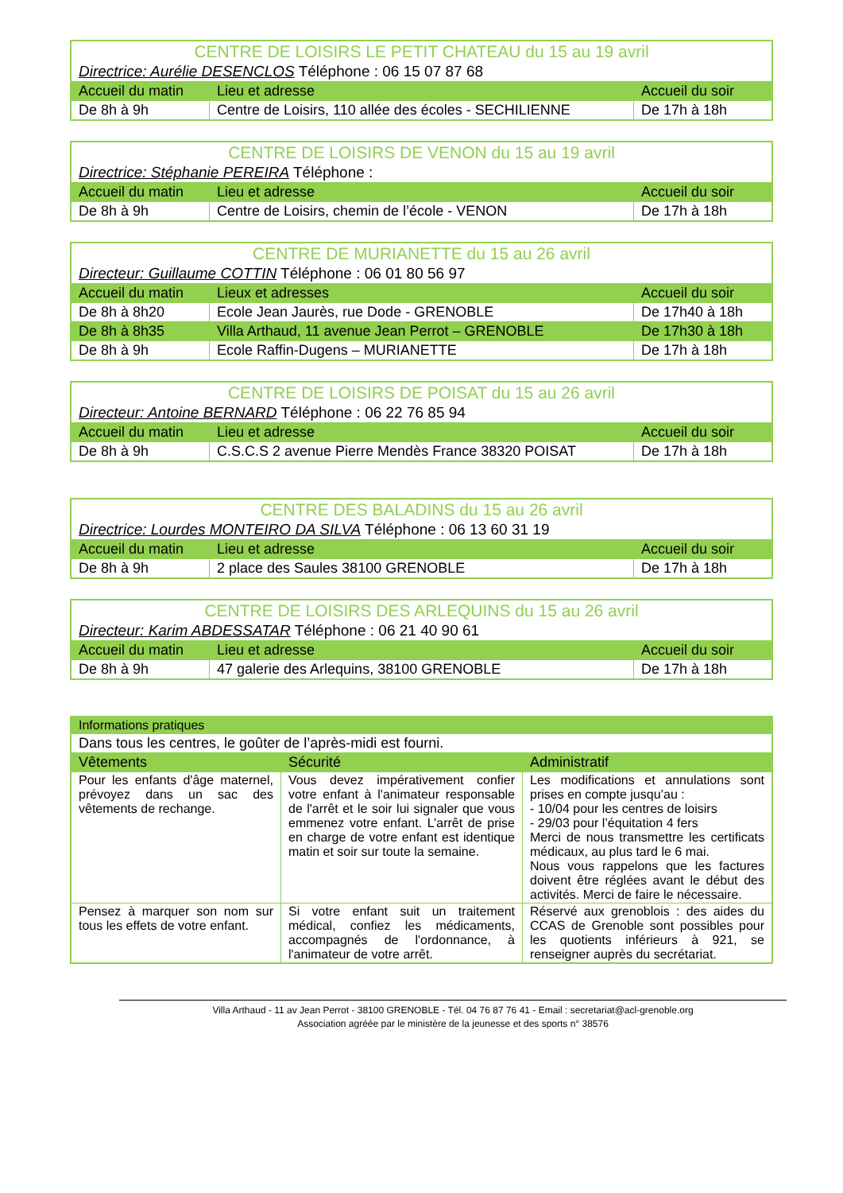| CENTRE DE LOISIRS LE PETIT CHATEAU du 15 au 19 avril | | |
| Directrice: Aurélie DESENCLOS Téléphone : 06 15 07 87 68 | | |
| Accueil du matin | Lieu et adresse | Accueil du soir |
| De 8h à 9h | Centre de Loisirs, 110 allée des écoles - SECHILIENNE | De 17h à 18h |
| CENTRE DE LOISIRS DE VENON du 15 au 19 avril | | |
| Directrice: Stéphanie PEREIRA Téléphone : | | |
| Accueil du matin | Lieu et adresse | Accueil du soir |
| De 8h à 9h | Centre de Loisirs, chemin de l’école - VENON | De 17h à 18h |
| CENTRE DE MURIANETTE du 15 au 26 avril | | |
| Directeur: Guillaume COTTIN Téléphone : 06 01 80 56 97 | | |
| Accueil du matin | Lieux et adresses | Accueil du soir |
| De 8h à 8h20 | Ecole Jean Jaurès, rue Dode - GRENOBLE | De 17h40 à 18h |
| De 8h à 8h35 | Villa Arthaud, 11 avenue Jean Perrot – GRENOBLE | De 17h30 à 18h |
| De 8h à 9h | Ecole Raffin-Dugens – MURIANETTE | De 17h à 18h |
| CENTRE DE LOISIRS DE POISAT du 15 au 26 avril | | |
| Directeur: Antoine BERNARD Téléphone : 06 22 76 85 94 | | |
| Accueil du matin | Lieu et adresse | Accueil du soir |
| De 8h à 9h | C.S.C.S 2 avenue Pierre Mendès France 38320 POISAT | De 17h à 18h |
| CENTRE DES BALADINS du 15 au 26 avril | | |
| Directrice: Lourdes MONTEIRO DA SILVA Téléphone : 06 13 60 31 19 | | |
| Accueil du matin | Lieu et adresse | Accueil du soir |
| De 8h à 9h | 2 place des Saules 38100 GRENOBLE | De 17h à 18h |
| CENTRE DE LOISIRS DES ARLEQUINS du 15 au 26 avril | | |
| Directeur: Karim ABDESSATAR Téléphone : 06 21 40 90 61 | | |
| Accueil du matin | Lieu et adresse | Accueil du soir |
| De 8h à 9h | 47 galerie des Arlequins, 38100 GRENOBLE | De 17h à 18h |
| Informations pratiques | | |
| Dans tous les centres, le goûter de l’après-midi est fourni. | | |
| Vêtements | Sécurité | Administratif |
| Pour les enfants d'âge maternel, prévoyez dans un sac des vêtements de rechange. | Vous devez impérativement confier votre enfant à l'animateur responsable de l'arrêt et le soir lui signaler que vous emmenez votre enfant. L’arrêt de prise en charge de votre enfant est identique matin et soir sur toute la semaine. | Les modifications et annulations sont prises en compte jusqu’au : - 10/04 pour les centres de loisirs - 29/03 pour l’équitation 4 fers Merci de nous transmettre les certificats médicaux, au plus tard le 6 mai. Nous vous rappelons que les factures doivent être réglées avant le début des activités. Merci de faire le nécessaire. |
| Pensez à marquer son nom sur tous les effets de votre enfant. | Si votre enfant suit un traitement médical, confiez les médicaments, accompagnés de l'ordonnance, à l'animateur de votre arrêt. | Réservé aux grenoblois : des aides du CCAS de Grenoble sont possibles pour les quotients inférieurs à 921, se renseigner auprès du secrétariat. |
Villa Arthaud - 11 av Jean Perrot - 38100 GRENOBLE - Tél. 04 76 87 76 41 - Email : secretariat@acl-grenoble.org
Association agréée par le ministère de la jeunesse et des sports n° 38576